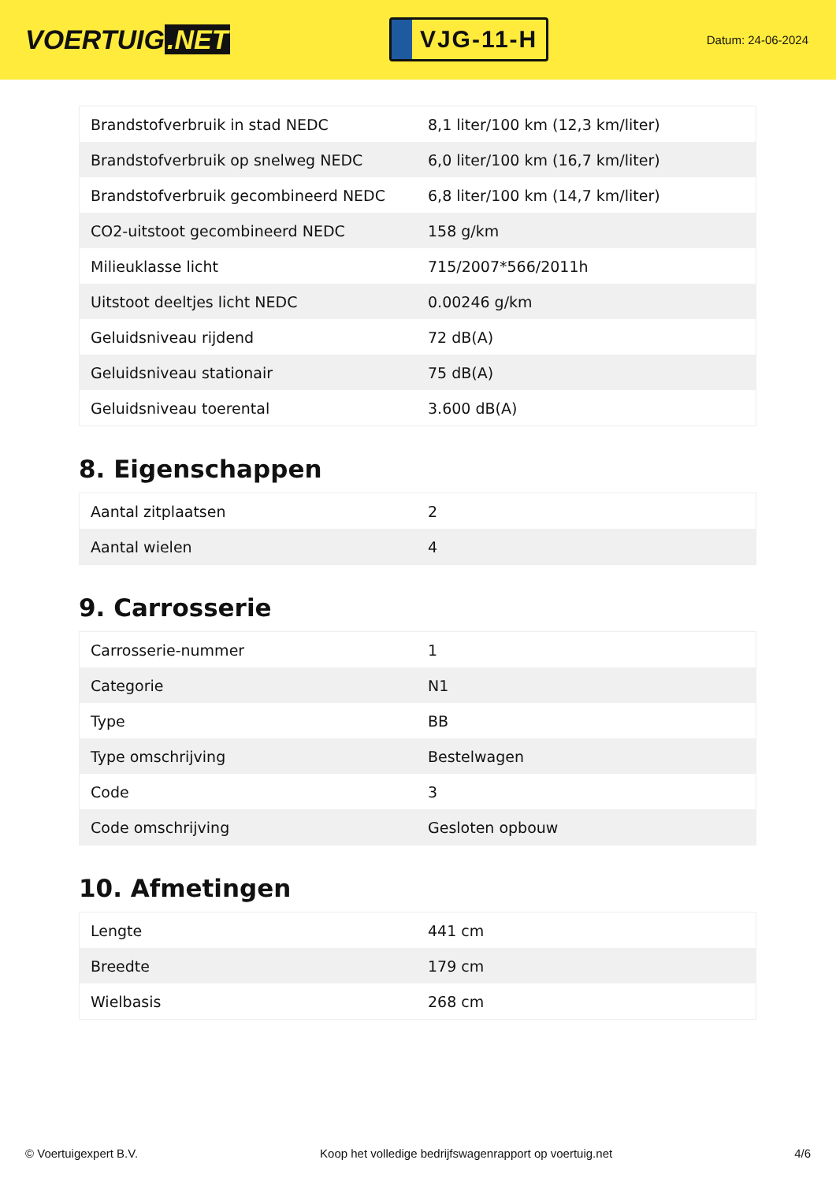VOERTUIG.NET
VJG-11-H
Datum: 24-06-2024
| Brandstofverbruik in stad NEDC | 8,1 liter/100 km (12,3 km/liter) |
| Brandstofverbruik op snelweg NEDC | 6,0 liter/100 km (16,7 km/liter) |
| Brandstofverbruik gecombineerd NEDC | 6,8 liter/100 km (14,7 km/liter) |
| CO2-uitstoot gecombineerd NEDC | 158 g/km |
| Milieuklasse licht | 715/2007*566/2011h |
| Uitstoot deeltjes licht NEDC | 0.00246 g/km |
| Geluidsniveau rijdend | 72 dB(A) |
| Geluidsniveau stationair | 75 dB(A) |
| Geluidsniveau toerental | 3.600 dB(A) |
8. Eigenschappen
| Aantal zitplaatsen | 2 |
| Aantal wielen | 4 |
9. Carrosserie
| Carrosserie-nummer | 1 |
| Categorie | N1 |
| Type | BB |
| Type omschrijving | Bestelwagen |
| Code | 3 |
| Code omschrijving | Gesloten opbouw |
10. Afmetingen
| Lengte | 441 cm |
| Breedte | 179 cm |
| Wielbasis | 268 cm |
© Voertuigexpert B.V. Koop het volledige bedrijfswagenrapport op voertuig.net 4/6